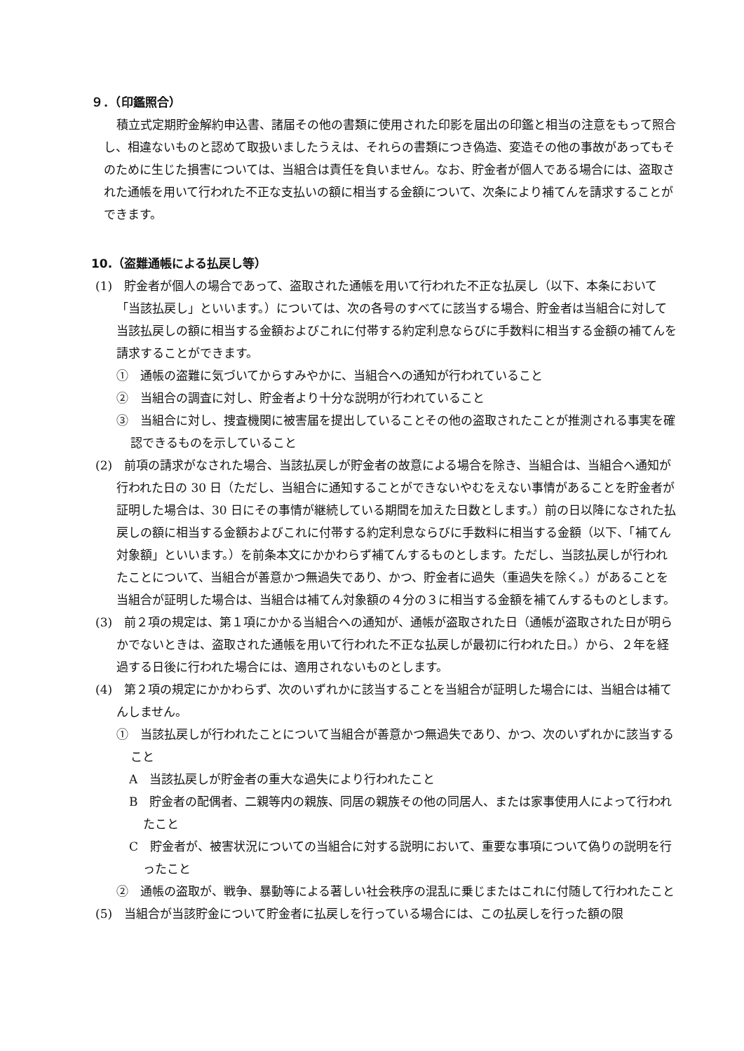９．（印鑑照合）
積立式定期貯金解約申込書、諸届その他の書類に使用された印影を届出の印鑑と相当の注意をもって照合し、相違ないものと認めて取扱いましたうえは、それらの書類につき偽造、変造その他の事故があってもそのために生じた損害については、当組合は責任を負いません。なお、貯金者が個人である場合には、盗取された通帳を用いて行われた不正な支払いの額に相当する金額について、次条により補てんを請求することができます。
10.（盗難通帳による払戻し等）
(1)　貯金者が個人の場合であって、盗取された通帳を用いて行われた不正な払戻し（以下、本条において「当該払戻し」といいます。）については、次の各号のすべてに該当する場合、貯金者は当組合に対して当該払戻しの額に相当する金額およびこれに付帯する約定利息ならびに手数料に相当する金額の補てんを請求することができます。
①　通帳の盗難に気づいてからすみやかに、当組合への通知が行われていること
②　当組合の調査に対し、貯金者より十分な説明が行われていること
③　当組合に対し、捜査機関に被害届を提出していることその他の盗取されたことが推測される事実を確認できるものを示していること
(2)　前項の請求がなされた場合、当該払戻しが貯金者の故意による場合を除き、当組合は、当組合へ通知が行われた日の 30 日（ただし、当組合に通知することができないやむをえない事情があることを貯金者が証明した場合は、30 日にその事情が継続している期間を加えた日数とします。）前の日以降になされた払戻しの額に相当する金額およびこれに付帯する約定利息ならびに手数料に相当する金額（以下、「補てん対象額」といいます。）を前条本文にかかわらず補てんするものとします。ただし、当該払戻しが行われたことについて、当組合が善意かつ無過失であり、かつ、貯金者に過失（重過失を除く。）があることを当組合が証明した場合は、当組合は補てん対象額の４分の３に相当する金額を補てんするものとします。
(3)　前２項の規定は、第１項にかかる当組合への通知が、通帳が盗取された日（通帳が盗取された日が明らかでないときは、盗取された通帳を用いて行われた不正な払戻しが最初に行われた日。）から、２年を経過する日後に行われた場合には、適用されないものとします。
(4)　第２項の規定にかかわらず、次のいずれかに該当することを当組合が証明した場合には、当組合は補てんしません。
①　当該払戻しが行われたことについて当組合が善意かつ無過失であり、かつ、次のいずれかに該当すること
A　当該払戻しが貯金者の重大な過失により行われたこと
B　貯金者の配偶者、二親等内の親族、同居の親族その他の同居人、または家事使用人によって行われたこと
C　貯金者が、被害状況についての当組合に対する説明において、重要な事項について偽りの説明を行ったこと
②　通帳の盗取が、戦争、暴動等による著しい社会秩序の混乱に乗じまたはこれに付随して行われたこと
(5)　当組合が当該貯金について貯金者に払戻しを行っている場合には、この払戻しを行った額の限